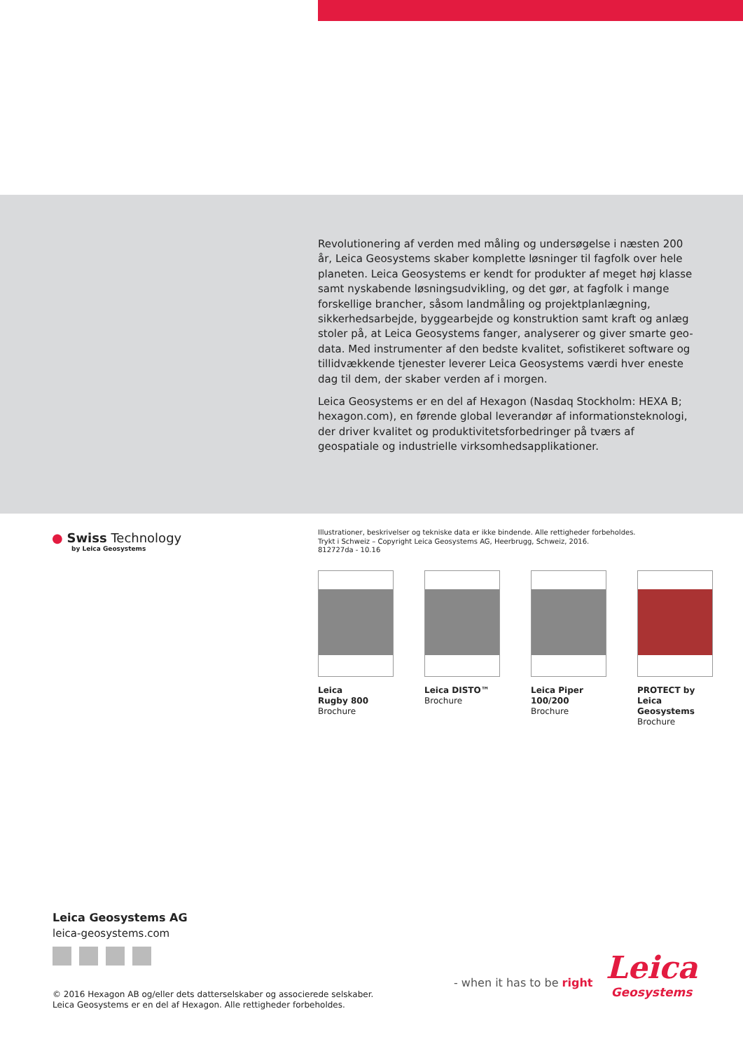Revolutionering af verden med måling og undersøgelse i næsten 200 år, Leica Geosystems skaber komplette løsninger til fagfolk over hele planeten. Leica Geosystems er kendt for produkter af meget høj klasse samt nyskabende løsningsudvikling, og det gør, at fagfolk i mange forskellige brancher, såsom landmåling og projektplanlægning, sikkerhedsarbejde, byggearbejde og konstruktion samt kraft og anlæg stoler på, at Leica Geosystems fanger, analyserer og giver smarte geo-data. Med instrumenter af den bedste kvalitet, sofistikeret software og tillidvækkende tjenester leverer Leica Geosystems værdi hver eneste dag til dem, der skaber verden af i morgen.
Leica Geosystems er en del af Hexagon (Nasdaq Stockholm: HEXA B; hexagon.com), en førende global leverandør af informationsteknologi, der driver kvalitet og produktivitetsforbedringer på tværs af geospatiale og industrielle virksomhedsapplikationer.
● Swiss Technology
by Leica Geosystems
Illustrationer, beskrivelser og tekniske data er ikke bindende. Alle rettigheder forbeholdes.
Trykt i Schweiz – Copyright Leica Geosystems AG, Heerbrugg, Schweiz, 2016.
812727da - 10.16
Leica
Rugby 800
Brochure
Leica DISTO™
Brochure
Leica Piper
100/200
Brochure
PROTECT by
Leica Geosystems
Brochure
Leica Geosystems AG
leica-geosystems.com
© 2016 Hexagon AB og/eller dets datterselskaber og associerede selskaber.
Leica Geosystems er en del af Hexagon. Alle rettigheder forbeholdes.
- when it has to be right
Leica
Geosystems